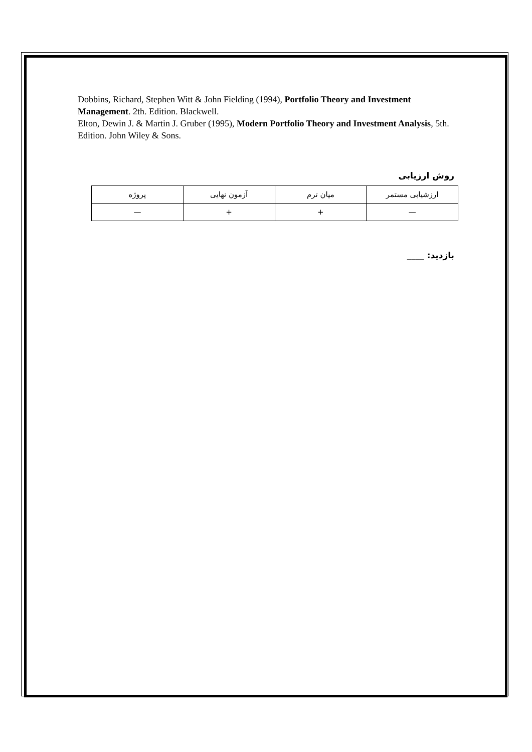Dobbins, Richard, Stephen Witt & John Fielding (1994), Portfolio Theory and Investment Management. 2th. Edition. Blackwell.
Elton, Dewin J. & Martin J. Gruber (1995), Modern Portfolio Theory and Investment Analysis, 5th. Edition. John Wiley & Sons.
روش ارزيابی
| ارزشيابی مستمر | ميان ترم | آزمون نهايی | پروژه |
| — | + | + | — |
بازديد: ____